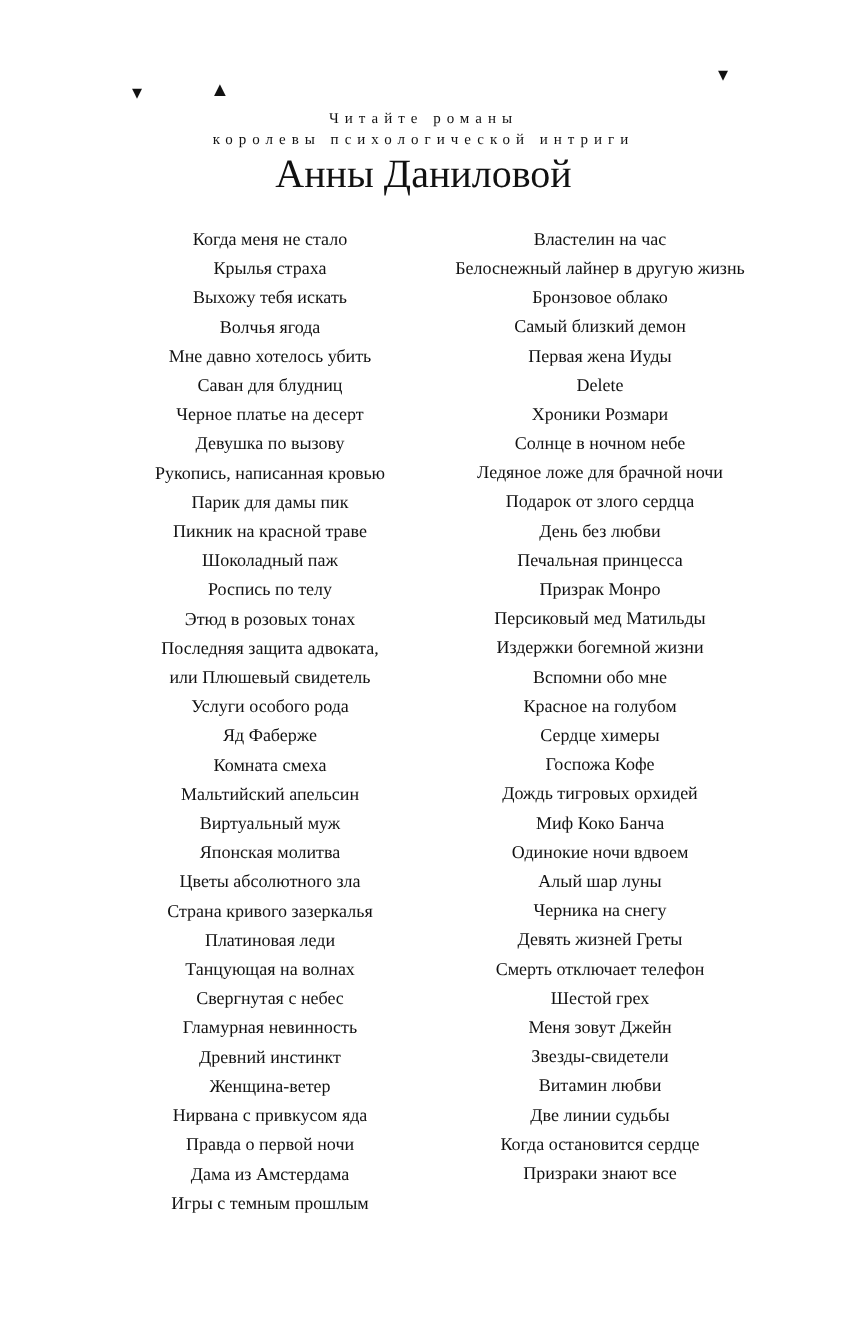▾ ▲
▾
Читайте романы
королевы психологической интриги
Анны Даниловой
Когда меня не стало
Крылья страха
Выхожу тебя искать
Волчья ягода
Мне давно хотелось убить
Саван для блудниц
Черное платье на десерт
Девушка по вызову
Рукопись, написанная кровью
Парик для дамы пик
Пикник на красной траве
Шоколадный паж
Роспись по телу
Этюд в розовых тонах
Последняя защита адвоката,
или Плюшевый свидетель
Услуги особого рода
Яд Фаберже
Комната смеха
Мальтийский апельсин
Виртуальный муж
Японская молитва
Цветы абсолютного зла
Страна кривого зазеркалья
Платиновая леди
Танцующая на волнах
Свергнутая с небес
Гламурная невинность
Древний инстинкт
Женщина-ветер
Нирвана с привкусом яда
Правда о первой ночи
Дама из Амстердама
Игры с темным прошлым
Властелин на час
Белоснежный лайнер в другую жизнь
Бронзовое облако
Самый близкий демон
Первая жена Иуды
Delete
Хроники Розмари
Солнце в ночном небе
Ледяное ложе для брачной ночи
Подарок от злого сердца
День без любви
Печальная принцесса
Призрак Монро
Персиковый мед Матильды
Издержки богемной жизни
Вспомни обо мне
Красное на голубом
Сердце химеры
Госпожа Кофе
Дождь тигровых орхидей
Миф Коко Банча
Одинокие ночи вдвоем
Алый шар луны
Черника на снегу
Девять жизней Греты
Смерть отключает телефон
Шестой грех
Меня зовут Джейн
Звезды-свидетели
Витамин любви
Две линии судьбы
Когда остановится сердце
Призраки знают все